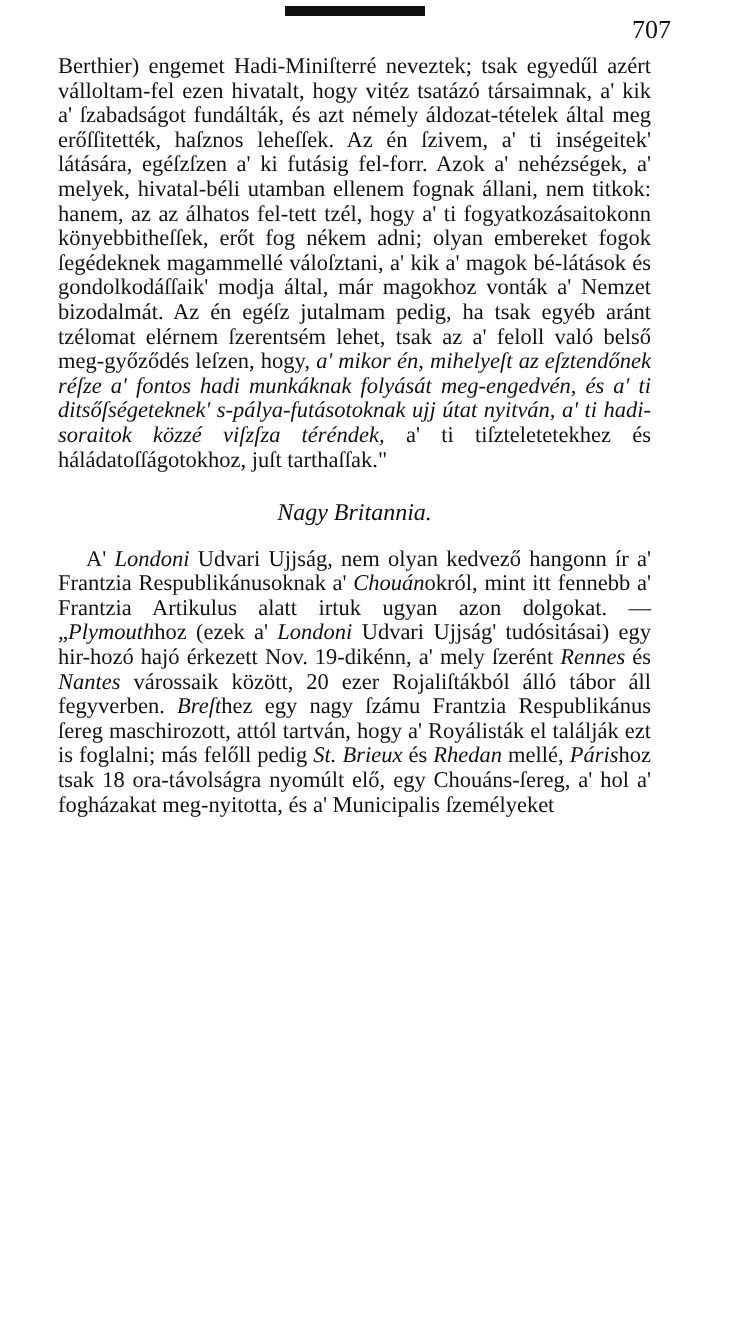707
Berthier) engemet Hadi-Miniſterré neveztek; tsak egyedűl azért válloltam-fel ezen hivatalt, hogy vitéz tsatázó társaimnak, a' kik a' ſzabadságot fundálták, és azt némely áldozat-tételek által meg erőſſitették, haſznos leheſſek. Az én ſzivem, a' ti inségeitek' látására, egéſzſzen a' ki futásig fel-forr. Azok a' nehézségek, a' melyek, hivatal-béli utamban ellenem fognak állani, nem titkok: hanem, az az álhatos fel-tett tzél, hogy a' ti fogyatkozásaitokonn könyebbitheſſek, erőt fog nékem adni; olyan embereket fogok ſegédeknek magammellé váloſztani, a' kik a' magok bé-látások és gondolkodáſſaik' modja által, már magokhoz vonták a' Nemzet bizodalmát. Az én egéſz jutalmam pedig, ha tsak egyéb aránt tzélomat elérnem ſzerentsém lehet, tsak az a' feloll való belső meg-győződés leſzen, hogy, a' mikor én, mihelyeſt az eſztendőnek réſze a' fontos hadi munkáknak folyását meg-engedvén, és a' ti ditsőſségeteknek' s-pálya-futásotoknak ujj útat nyitván, a' ti hadi-soraitok közzé viſzſza téréndek, a' ti tiſzteletetekhez és háládatoſſágotokhoz, juſt tarthaſſak."
Nagy Britannia.
A' Londoni Udvari Ujjság, nem olyan kedvező hangonn ír a' Frantzia Respublikánusoknak a' Chouánokról, mint itt fennebb a' Frantzia Artikulus alatt irtuk ugyan azon dolgokat. — „Plymouthhoz (ezek a' Londoni Udvari Ujjság' tudósitásai) egy hir-hozó hajó érkezett Nov. 19-dikénn, a' mely ſzerént Rennes és Nantes várossaik között, 20 ezer Rojaliſtákból álló tábor áll fegyverben. Breſthez egy nagy ſzámu Frantzia Respublikánus ſereg maschirozott, attól tartván, hogy a' Royálisták el találják ezt is foglalni; más felőll pedig St. Brieux és Rhedan mellé, Párishoz tsak 18 ora-távolságra nyomúlt elő, egy Chouáns-ſereg, a' hol a' fogházakat meg-nyitotta, és a' Municipalis ſzemélyeket